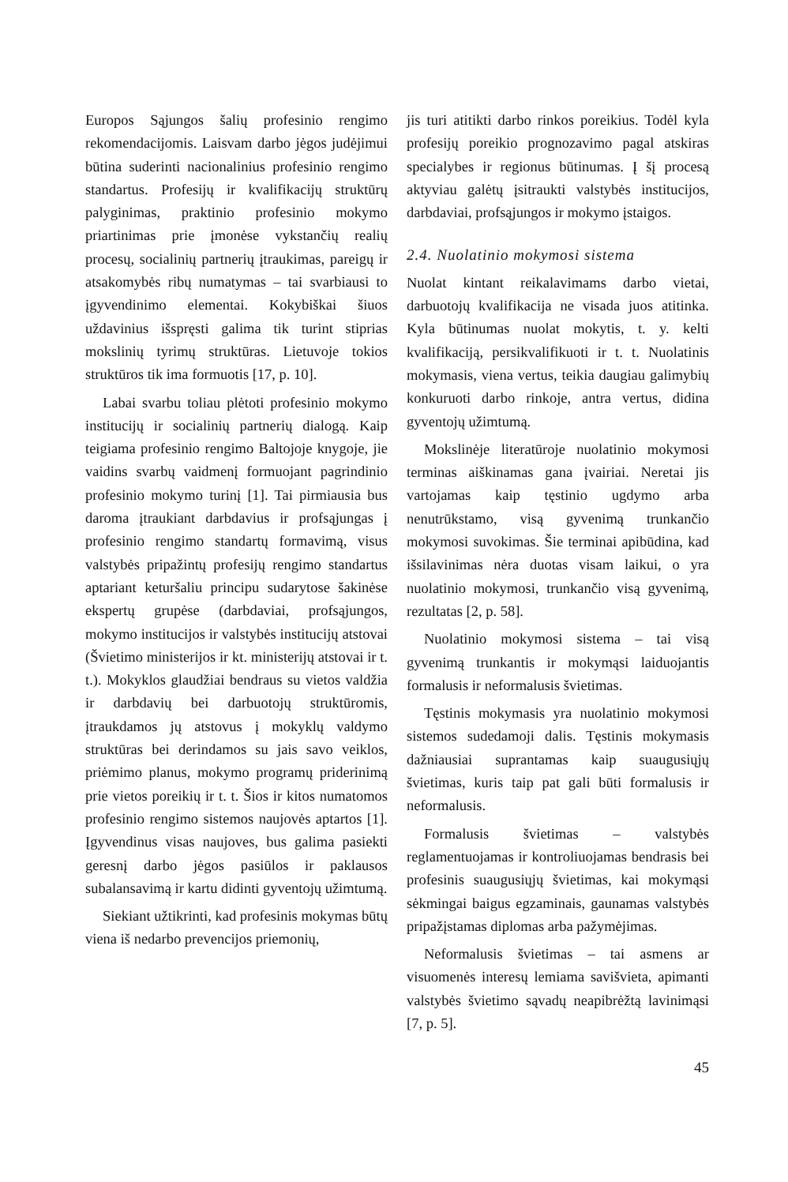Europos Sąjungos šalių profesinio rengimo rekomendacijomis. Laisvam darbo jėgos judėjimui būtina suderinti nacionalinius profesinio rengimo standartus. Profesijų ir kvalifikacijų struktūrų palyginimas, praktinio profesinio mokymo priartinimas prie įmonėse vykstančių realių procesų, socialinių partnerių įtraukimas, pareigų ir atsakomybės ribų numatymas – tai svarbiausi to įgyvendinimo elementai. Kokybiškai šiuos uždavinius išspręsti galima tik turint stiprias mokslinių tyrimų struktūras. Lietuvoje tokios struktūros tik ima formuotis [17, p. 10].
Labai svarbu toliau plėtoti profesinio mokymo institucijų ir socialinių partnerių dialogą. Kaip teigiama profesinio rengimo Baltojoje knygoje, jie vaidins svarbų vaidmenį formuojant pagrindinio profesinio mokymo turinį [1]. Tai pirmiausia bus daroma įtraukiant darbdavius ir profsąjungas į profesinio rengimo standartų formavimą, visus valstybės pripažintų profesijų rengimo standartus aptariant keturšaliu principu sudarytose šakinėse ekspertų grupėse (darbdaviai, profsąjungos, mokymo institucijos ir valstybės institucijų atstovai (Švietimo ministerijos ir kt. ministerijų atstovai ir t. t.). Mokyklos glaudžiai bendraus su vietos valdžia ir darbdavių bei darbuotojų struktūromis, įtraukdamos jų atstovus į mokyklų valdymo struktūras bei derindamos su jais savo veiklos, priėmimo planus, mokymo programų priderinimą prie vietos poreikių ir t. t. Šios ir kitos numatomos profesinio rengimo sistemos naujovės aptartos [1]. Įgyvendinus visas naujoves, bus galima pasiekti geresnį darbo jėgos pasiūlos ir paklausos subalansavimą ir kartu didinti gyventojų užimtumą.
Siekiant užtikrinti, kad profesinis mokymas būtų viena iš nedarbo prevencijos priemonių,
jis turi atitikti darbo rinkos poreikius. Todėl kyla profesijų poreikio prognozavimo pagal atskiras specialybes ir regionus būtinumas. Į šį procesą aktyviau galėtų įsitraukti valstybės institucijos, darbdaviai, profsąjungos ir mokymo įstaigos.
2.4. Nuolatinio mokymosi sistema
Nuolat kintant reikalavimams darbo vietai, darbuotojų kvalifikacija ne visada juos atitinka. Kyla būtinumas nuolat mokytis, t. y. kelti kvalifikaciją, persikvalifikuoti ir t. t. Nuolatinis mokymasis, viena vertus, teikia daugiau galimybių konkuruoti darbo rinkoje, antra vertus, didina gyventojų užimtumą.
Mokslinėje literatūroje nuolatinio mokymosi terminas aiškinamas gana įvairiai. Neretai jis vartojamas kaip tęstinio ugdymo arba nenutrūkstamo, visą gyvenimą trunkančio mokymosi suvokimas. Šie terminai apibūdina, kad išsilavinimas nėra duotas visam laikui, o yra nuolatinio mokymosi, trunkančio visą gyvenimą, rezultatas [2, p. 58].
Nuolatinio mokymosi sistema – tai visą gyvenimą trunkantis ir mokymąsi laiduojantis formalusis ir neformalusis švietimas.
Tęstinis mokymasis yra nuolatinio mokymosi sistemos sudedamoji dalis. Tęstinis mokymasis dažniausiai suprantamas kaip suaugusiųjų švietimas, kuris taip pat gali būti formalusis ir neformalusis.
Formalusis švietimas – valstybės reglamentuojamas ir kontroliuojamas bendrasis bei profesinis suaugusiųjų švietimas, kai mokymąsi sėkmingai baigus egzaminais, gaunamas valstybės pripažįstamas diplomas arba pažymėjimas.
Neformalusis švietimas – tai asmens ar visuomenės interesų lemiama savišvieta, apimanti valstybės švietimo sąvadų neapibrėžtą lavinimąsi [7, p. 5].
45